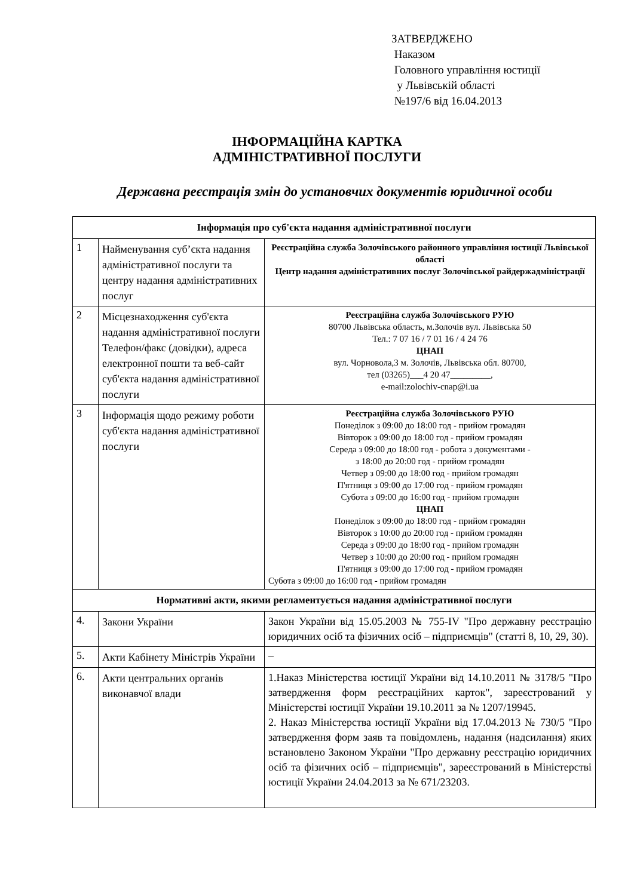ЗАТВЕРДЖЕНО
Наказом
Головного управління юстиції
у Львівській області
№197/6 від 16.04.2013
ІНФОРМАЦІЙНА КАРТКА
АДМІНІСТРАТИВНОЇ ПОСЛУГИ
Державна реєстрація змін до установчих документів юридичної особи
| Інформація про суб'єкта надання адміністративної послуги | | |
| --- | --- | --- |
| 1 | Найменування суб’єкта надання адміністративної послуги та центру надання адміністративних послуг | Реєстраційна служба Золочівського районного управління юстиції Львівської області Центр надання адміністративних послуг Золочівської райдержадміністрації |
| 2 | Місцезнаходження суб'єкта надання адміністративної послуги Телефон/факс (довідки), адреса електронної пошти та веб-сайт суб'єкта надання адміністративної послуги | Реєстраційна служба Золочівського РУЮ 80700 Львівська область, м.Золочів вул. Львівська 50 Тел.: 7 07 16 / 7 01 16 / 4 24 76 ЦНАП вул. Чорновола,3 м. Золочів, Львівська обл. 80700, тел (03265)___4 20 47_________, e-mail:zolochiv-cnap@i.ua |
| 3 | Інформація щодо режиму роботи суб'єкта надання адміністративної послуги | Реєстраційна служба Золочівського РУЮ Понеділок з 09:00 до 18:00 год - прийом громадян Вівторок з 09:00 до 18:00 год - прийом громадян Середа з 09:00 до 18:00 год - робота з документами - з 18:00 до 20:00 год - прийом громадян Четвер з 09:00 до 18:00 год - прийом громадян П'ятниця з 09:00 до 17:00 год - прийом громадян Субота з 09:00 до 16:00 год - прийом громадян ЦНАП Понеділок з 09:00 до 18:00 год - прийом громадян Вівторок з 10:00 до 20:00 год - прийом громадян Середа з 09:00 до 18:00 год - прийом громадян Четвер з 10:00 до 20:00 год - прийом громадян П'ятниця з 09:00 до 17:00 год - прийом громадян Субота з 09:00 до 16:00 год - прийом громадян |
| Нормативні акти, якими регламентується надання адміністративної послуги | | |
| 4. | Закони України | Закон України від 15.05.2003 № 755-IV "Про державну реєстрацію юридичних осіб та фізичних осіб – підприємців" (статті 8, 10, 29, 30). |
| 5. | Акти Кабінету Міністрів України | – |
| 6. | Акти центральних органів виконавчої влади | 1.Наказ Міністерства юстиції України від 14.10.2011 № 3178/5 "Про затвердження форм реєстраційних карток", зареєстрований у Міністерстві юстиції України 19.10.2011 за № 1207/19945. 2. Наказ Міністерства юстиції України від 17.04.2013 № 730/5 "Про затвердження форм заяв та повідомлень, надання (надсилання) яких встановлено Законом України "Про державну реєстрацію юридичних осіб та фізичних осіб – підприємців", зареєстрований в Міністерстві юстиції України 24.04.2013 за № 671/23203. |